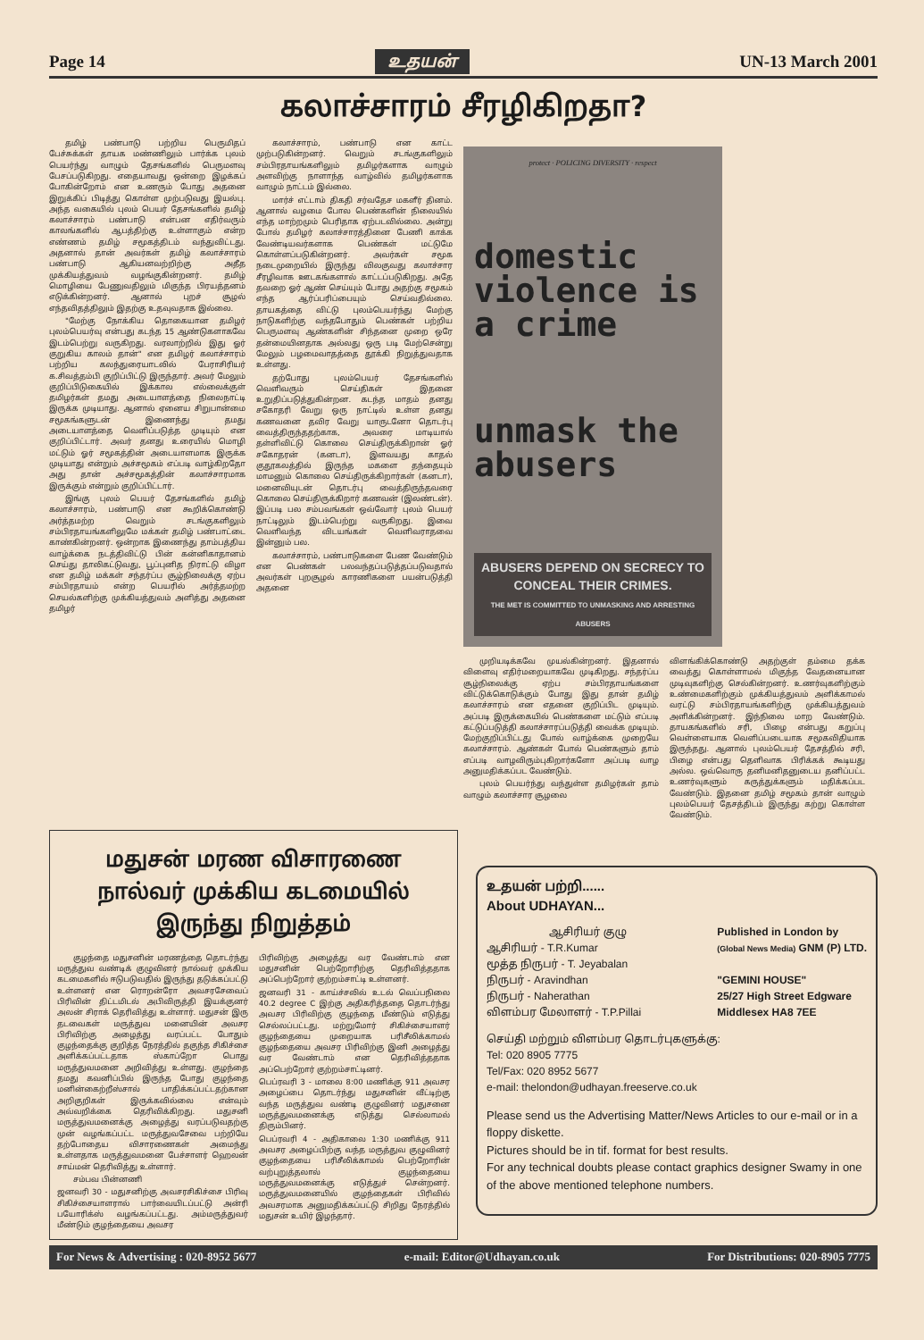Page 14 உதயன் UN-13 March 2001
கலாச்சாரம் சீரழிகிறதா?
தமிழ் பண்பாடு பற்றிய பெருமிதப் பேச்சுக்கள் தாயக மண்ணிலும் பார்க்க புலம் பெயர்ந்து வாழும் தேசங்களில் பெருமளவு பேசப்படுகிறது. எதையாவது ஒன்றை இழக்கப் போகின்றோம் என உணரும் போது அதனை இறுக்கிப் பிடித்து கொள்ள முற்படுவது இயல்பு. அந்த வகையில் புலம் பெயர் தேசங்களில் தமிழ் கலாச்சாரம் பண்பாடு என்பன எதிர்வரும் காலங்களில் ஆபத்திற்கு உள்ளாகும் என்ற எண்ணம் தமிழ் சமூகத்திடம் வந்துவிட்டது. அதனால் தான் அவர்கள் தமிழ் கலாச்சாரம் பண்பாடு ஆகியனவற்றிற்கு அதீத முக்கியத்துவம் வழங்குகின்றனர். தமிழ் மொழியை பேணுவதிலும் மிகுந்த பிரயத்தனம் எடுக்கின்றனர். ஆனால் புறச் சூழல் எந்தவிதத்திலும் இதற்கு உதவுவதாக இல்லை.
"மேற்கு நோக்கிய தொகையான தமிழர் புலம்பெயர்வு என்பது கடந்த 15 ஆண்டுகளாகவே இடம்பெற்று வருகிறது. வரலாற்றில் இது ஓர் குறுகிய காலம் தான்" என தமிழர் கலாச்சாரம் பற்றிய கலந்துரையாடலில் பேராசிரியர் க.சிவத்தம்பி குறிப்பிட்டு இருந்தார். அவர் மேலும் குறிப்பிடுகையில் இக்கால எல்லைக்குள் தமிழர்கள் தமது அடையாளத்தை நிலைநாட்டி இருக்க முடியாது. ஆனால் ஏனைய சிறுபான்மை சமூகங்களுடன் இணைந்து தமது அடையாளத்தை வெளிப்படுத்த முடியும் என குறிப்பிட்டார். அவர் தனது உரையில் மொழி மட்டும் ஓர் சமூகத்தின் அடையாளமாக இருக்க முடியாது என்றும் அச்சமூகம் எப்படி வாழ்கிறதோ அது தான் அச்சமூகத்தின் கலாச்சாரமாக இருக்கும் என்றும் குறிப்பிட்டார்.
இங்கு புலம் பெயர் தேசங்களில் தமிழ் கலாச்சாரம், பண்பாடு என கூறிக்கொண்டு அர்த்தமற்ற வெறும் சடங்குகளிலும் சம்பிரதாயங்களிலுமே மக்கள் தமிழ் பண்பாட்டை காண்கின்றனர். ஒன்றாக இணைந்து தாம்பத்திய வாழ்க்கை நடத்திவிட்டு பின் கன்னிகாதானம் செய்து தாலிகட்டுவது, பூப்புனித நிராட்டு விழா என தமிழ் மக்கள் சந்தர்ப்ப சூழ்நிலைக்கு ஏற்ப சம்பிரதாயம் என்ற பெயரில் அர்த்தமற்ற செயல்களிற்கு முக்கியத்துவம் அளித்து அதனை தமிழர்
கலாச்சாரம், பண்பாடு என காட்ட முற்படுகின்றனர். வெறும் சடங்குகளிலும் சம்பிரதாயங்களிலும் தமிழர்களாக வாழும் அளவிற்கு நாளாந்த வாழ்வில் தமிழர்களாக வாழும் நாட்டம் இல்லை.
மார்ச் எட்டாம் திகதி சர்வதேச மகளீர் தினம். ஆனால் வழமை போல பெண்களின் நிலையில் எந்த மாற்றமும் பெரிதாக ஏற்படவில்லை. அன்று போல் தமிழர் கலாச்சாரத்தினை பேணி காக்க வேண்டியவர்களாக பெண்கள் மட்டுமே கொள்ளப்படுகின்றனர். அவர்கள் சமூக நடைமுறையில் இருந்து விலகுவது கலாச்சார சீரழிவாக ஊடகங்களால் காட்டப்படுகிறது. அதே தவறை ஓர் ஆண் செய்யும் போது அதற்கு சமூகம் எந்த ஆர்ப்பரிப்பையும் செய்வதில்லை. தாயகத்தை விட்டு புலம்பெயர்ந்து மேற்கு நாடுகளிற்கு வந்தபோதும் பெண்கள் பற்றிய பெருமளவு ஆண்களின் சிந்தனை முறை ஒரே தன்மையினதாக அல்லது ஒரு படி மேற்சென்று மேலும் பழமைவாதத்தை தூக்கி நிறுத்துவதாக உள்ளது.
தற்போது புலம்பெயர் தேசங்களில் வெளிவரும் செய்திகள் இதனை உறுதிப்படுத்துகின்றன. கடந்த மாதம் தனது சகோதரி வேறு ஒரு நாட்டில் உள்ள தனது கணவனை தவிர வேறு யாருடனோ தொடர்பு வைத்திருந்ததற்காக, அவரை மாடியால் தள்ளிவிட்டு கொலை செய்திருக்கிறான் ஓர் சகோதரன் (கனடா), இளவயது காதல் குதூகலத்தில் இருந்த மகளை தந்தையும் மாமனும் கொலை செய்திருக்கிறார்கள் (கனடா), மனைவியுடன் தொடர்பு வைத்திருந்தவரை கொலை செய்திருக்கிறார் கணவன் (இலண்டன்). இப்படி பல சம்பவங்கள் ஒவ்வோர் புலம் பெயர் நாட்டிலும் இடம்பெற்று வருகிறது. இவை வெளிவந்த விடயங்கள் வெளிவராதவை இன்னும் பல.
கலாச்சாரம், பண்பாடுகளை பேண வேண்டும் என பெண்கள் பலவந்தப்படுத்தப்படுவதால் அவர்கள் புறசூழல் காரணிகளை பயன்படுத்தி அதனை
protect · POLICING DIVERSITY · respect
domestic violence is a crime
unmask the abusers
ABUSERS DEPEND ON SECRECY TO CONCEAL THEIR CRIMES.
THE MET IS COMMITTED TO UNMASKING AND ARRESTING ABUSERS
முறியடிக்கவே முயல்கின்றனர். இதனால் விளைவு எதிர்மறையாகவே முடிகிறது. சந்தர்ப்ப சூழ்நிலைக்கு ஏற்ப சம்பிரதாயங்களை விட்டுக்கொடுக்கும் போது இது தான் தமிழ் கலாச்சாரம் என எதனை குறிப்பிட முடியும். அப்படி இருக்கையில் பெண்களை மட்டும் எப்படி கட்டுப்படுத்தி கலாச்சாரப்படுத்தி வைக்க முடியும். மேற்குறிப்பிட்டது போல் வாழ்க்கை முறையே கலாச்சாரம். ஆண்கள் போல் பெண்களும் தாம் எப்படி வாழவிரும்புகிறார்களோ அப்படி வாழ அனுமதிக்கப்பட வேண்டும்.
புலம் பெயர்ந்து வந்துள்ள தமிழர்கள் தாம் வாழும் கலாச்சார சூழலை
விளங்கிக்கொண்டு அதற்குள் தம்மை தக்க வைத்து கொள்ளாமல் மிகுந்த வேதனையான முடிவுகளிற்கு செல்கின்றனர். உணர்வுகளிற்கும் உண்மைகளிற்கும் முக்கியத்துவம் அளிக்காமல் வரட்டு சம்பிரதாயங்களிற்கு முக்கியத்துவம் அளிக்கின்றனர். இந்நிலை மாற வேண்டும். தாயகங்களில் சரி, பிழை என்பது கறுப்பு வெள்ளையாக வெளிப்படையாக சமூகவிதியாக இருந்தது. ஆனால் புலம்பெயர் தேசத்தில் சரி, பிழை என்பது தெளிவாக பிரிக்கக் கூடியது அல்ல. ஒவ்வொரு தனிமனிதனுடைய தனிப்பட்ட உணர்வுகளும் கருத்துக்களும் மதிக்கப்பட வேண்டும். இதனை தமிழ் சமூகம் தான் வாழும் புலம்பெயர் தேசத்திடம் இருந்து கற்று கொள்ள வேண்டும்.
மதுசன் மரண விசாரணை
நால்வர் முக்கிய கடமையில் இருந்து நிறுத்தம்
குழந்தை மதுசனின் மரணத்தை தொடர்ந்து மருத்துவ வண்டிக் குழுவினர் நால்வர் முக்கிய கடமைகளில் ஈடுபடுவதில் இருந்து தடுக்கப்பட்டு உள்ளனர் என ரொறன்ரோ அவசரசேவைப் பிரிவின் திட்டமிடல் அபிவிருத்தி இயக்குனர் அலன் சிராக் தெரிவித்து உள்ளார். மதுசன் இரு தடவைகள் மருத்துவ மனையின் அவசர பிரிவிற்கு அழைத்து வரப்பட்ட போதும் குழந்தைக்கு குறித்த நேரத்தில் தகுந்த சிகிச்சை அளிக்கப்பட்டதாக ஸ்காப்றோ பொது மருத்துவமனை அறிவித்து உள்ளது. குழந்தை தமது கவனிப்பில் இருந்த போது குழந்தை மனின்கைற்றீஸ்சால் பாதிக்கப்பட்டதற்கான அறிகுறிகள் இருக்கவில்லை என்வும் அவ்வறிக்கை தெரிவிக்கிறது. மதுசனி மருத்துவமனைக்கு அழைத்து வரப்படுவதற்கு முன் வழங்கப்பட்ட மருத்துவசேவை பற்றியே தற்போதைய விசாரணைகள் அமைந்து உள்ளதாக மருத்துவமனை பேச்சாளர் ஹெலன் சாய்மன் தெரிவித்து உள்ளார்.
சம்பவ பின்னணி
ஜனவரி 30 - மதுசனிற்கு அவசரசிகிச்சை பிரிவு சிகிச்சையாளரால் பார்வையிடப்பட்டு அன்ரி பயோரிக்ஸ் வழங்கப்பட்டது. அம்மருத்துவர் மீண்டும் குழந்தையை அவசர
பிரிவிற்கு அழைத்து வர வேண்டாம் என மதுசனின் பெற்றோரிற்கு தெரிவித்ததாக அப்பெற்றோர் குற்றம்சாட்டி உள்ளனர்.
ஜனவரி 31 - காய்ச்சலில் உடல் வெப்பநிலை 40.2 degree C இற்கு அதிகரித்ததை தொடர்ந்து அவசர பிரிவிற்கு குழந்தை மீண்டும் எடுத்து செல்லப்பட்டது. மற்றுமோர் சிகிச்சையாளர் குழந்தையை முறையாக பரிசீலிக்காமல் குழந்தையை அவசர பிரிவிற்கு இனி அழைத்து வர வேண்டாம் என தெரிவித்ததாக அப்பெற்றோர் குற்றம்சாட்டினர்.
பெப்ரவரி 3 - மாலை 8:00 மணிக்கு 911 அவசர அழைப்பை தொடர்ந்து மதுசனின் வீட்டிற்கு வந்த மருத்துவ வண்டி குழுவினர் மதுசனை மருத்துவமனைக்கு எடுத்து செல்லாமல் திரும்பினர்.
பெப்ரவரி 4 - அதிகாலை 1:30 மணிக்கு 911 அவசர அழைப்பிற்கு வந்த மருத்துவ குழுவினர் குழந்தையை பரிசீலிக்காமல் பெற்றோரின் வற்புறுத்தலால் குழந்தையை மருத்துவமனைக்கு எடுத்துச் சென்றனர். மருத்துவமனையில் குழந்தைகள் பிரிவில் அவசரமாக அனுமதிக்கப்பட்டு சிறிது நேரத்தில் மதுசன் உயிர் இழந்தார்.
உதயன் பற்றி......
About UDHAYAN...
ஆசிரியர் குழு
ஆசிரியர் - T.R.Kumar
மூத்த நிருபர் - T. Jeyabalan
நிருபர் - Aravindhan
நிருபர் - Naherathan
விளம்பர மேலாளர் - T.P.Pillai
Published in London by
(Global News Media) GNM (P) LTD.
"GEMINI HOUSE"
25/27 High Street Edgware
Middlesex HA8 7EE
செய்தி மற்றும் விளம்பர தொடர்புகளுக்கு:
Tel: 020 8905 7775
Tel/Fax: 020 8952 5677
e-mail: thelondon@udhayan.freeserve.co.uk
Please send us the Advertising Matter/News Articles to our e-mail or in a floppy diskette.
Pictures should be in tif. format for best results.
For any technical doubts please contact graphics designer Swamy in one of the above mentioned telephone numbers.
For News & Advertising : 020-8952 5677 e-mail: Editor@Udhayan.co.uk For Distributions: 020-8905 7775